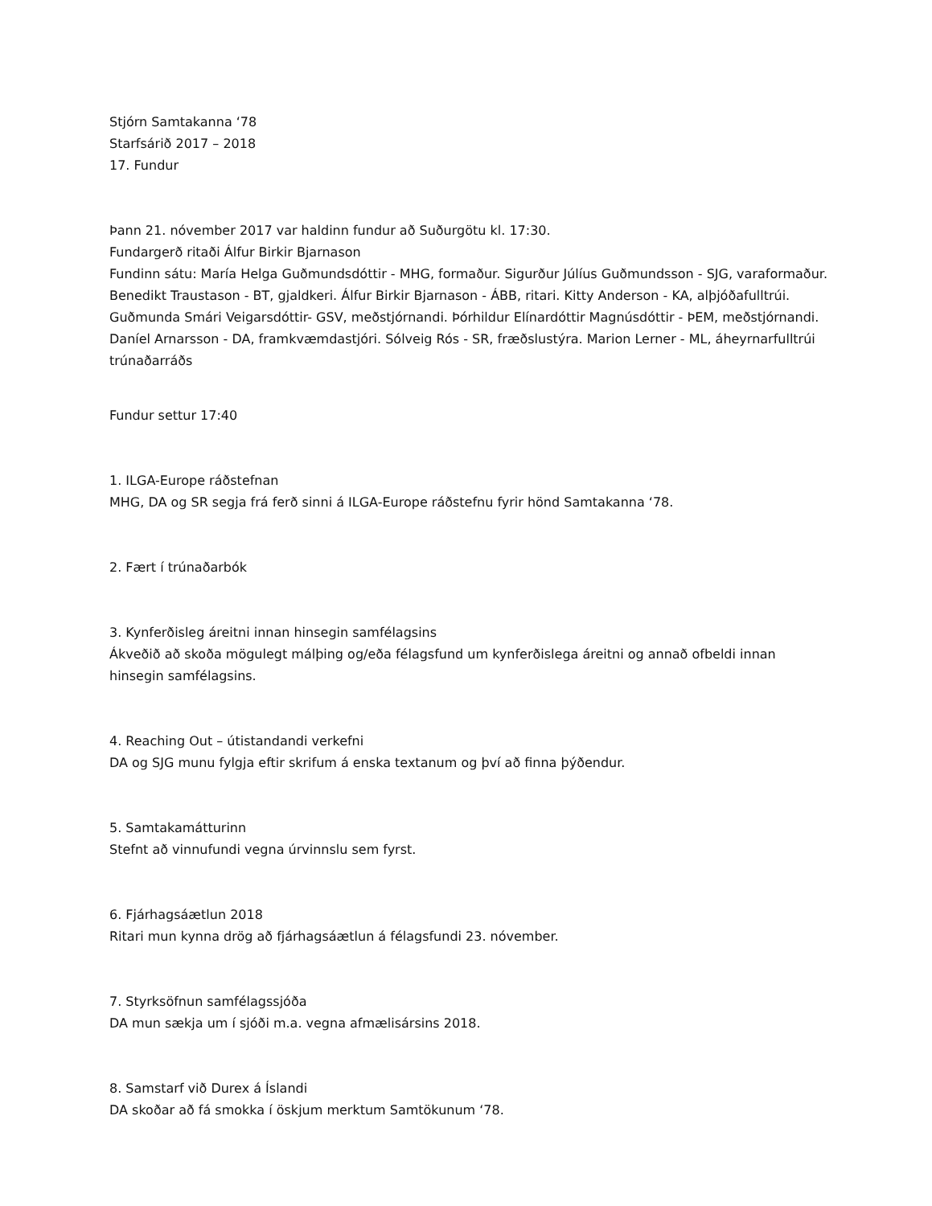Stjórn Samtakanna ‘78
Starfsárið 2017 – 2018
17. Fundur
Þann 21. nóvember 2017 var haldinn fundur að Suðurgötu kl. 17:30.
Fundargerð ritaði Álfur Birkir Bjarnason
Fundinn sátu: María Helga Guðmundsdóttir - MHG, formaður. Sigurður Júlíus Guðmundsson - SJG, varaformaður. Benedikt Traustason - BT, gjaldkeri. Álfur Birkir Bjarnason - ÁBB, ritari. Kitty Anderson - KA, alþjóðafulltrúi. Guðmunda Smári Veigarsdóttir- GSV, meðstjórnandi. Þórhildur Elínardóttir Magnúsdóttir - ÞEM, meðstjórnandi. Daníel Arnarsson - DA, framkvæmdastjóri. Sólveig Rós - SR, fræðslustýra. Marion Lerner - ML, áheyrnarfulltrúi trúnaðarráðs
Fundur settur 17:40
1. ILGA-Europe ráðstefnan
MHG, DA og SR segja frá ferð sinni á ILGA-Europe ráðstefnu fyrir hönd Samtakanna ‘78.
2. Fært í trúnaðarbók
3. Kynferðisleg áreitni innan hinsegin samfélagsins
Ákveðið að skoða mögulegt málþing og/eða félagsfund um kynferðislega áreitni og annað ofbeldi innan hinsegin samfélagsins.
4. Reaching Out – útistandandi verkefni
DA og SJG munu fylgja eftir skrifum á enska textanum og því að finna þýðendur.
5. Samtakamátturinn
Stefnt að vinnufundi vegna úrvinnslu sem fyrst.
6. Fjárhagsáætlun 2018
Ritari mun kynna drög að fjárhagsáætlun á félagsfundi 23. nóvember.
7. Styrksöfnun samfélagssjóða
DA mun sækja um í sjóði m.a. vegna afmælisársins 2018.
8. Samstarf við Durex á Íslandi
DA skoðar að fá smokka í öskjum merktum Samtökunum ‘78.